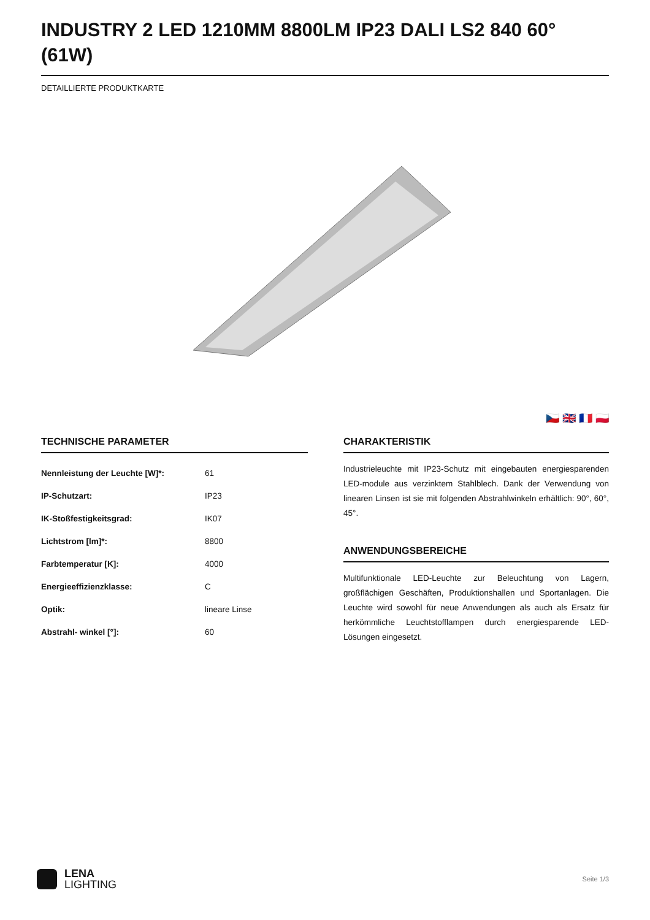INDUSTRY 2 LED 1210MM 8800LM IP23 DALI LS2 840 60° (61W)
DETAILLIERTE PRODUKTKARTE
🇨🇿 🇬🇧 🇫🇷 🇵🇱
TECHNISCHE PARAMETER
| Nennleistung der Leuchte [W]*: | 61 |
| IP-Schutzart: | IP23 |
| IK-Stoßfestigkeitsgrad: | IK07 |
| Lichtstrom [lm]*: | 8800 |
| Farbtemperatur [K]: | 4000 |
| Energieeffizienzklasse: | C |
| Optik: | lineare Linse |
| Abstrahl- winkel [°]: | 60 |
CHARAKTERISTIK
Industrieleuchte mit IP23-Schutz mit eingebauten energiesparenden LED-module aus verzinktem Stahlblech. Dank der Verwendung von linearen Linsen ist sie mit folgenden Abstrahlwinkeln erhältlich: 90°, 60°, 45°.
ANWENDUNGSBEREICHE
Multifunktionale LED-Leuchte zur Beleuchtung von Lagern, großflächigen Geschäften, Produktionshallen und Sportanlagen. Die Leuchte wird sowohl für neue Anwendungen als auch als Ersatz für herkömmliche Leuchtstofflampen durch energiesparende LED-Lösungen eingesetzt.
LENA
LIGHTING
Seite 1/3